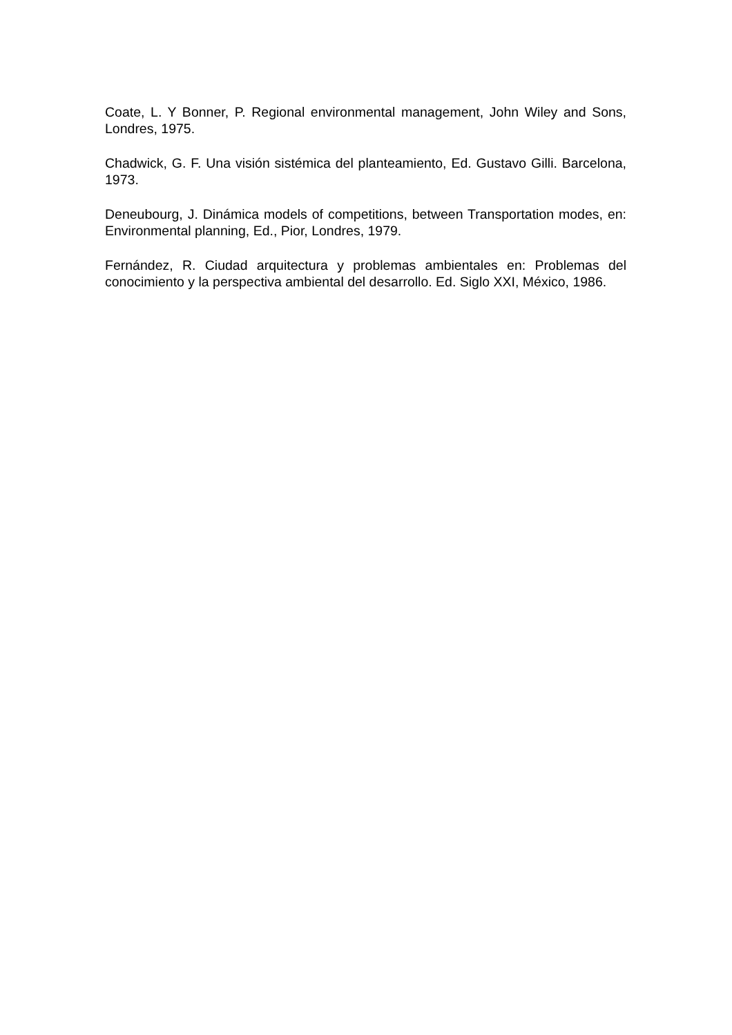Coate, L. Y Bonner, P. Regional environmental management, John Wiley and Sons, Londres, 1975.
Chadwick, G. F. Una visión sistémica del planteamiento, Ed. Gustavo Gilli. Barcelona, 1973.
Deneubourg, J. Dinámica models of competitions, between Transportation modes, en: Environmental planning, Ed., Pior, Londres, 1979.
Fernández, R. Ciudad arquitectura y problemas ambientales en: Problemas del conocimiento y la perspectiva ambiental del desarrollo. Ed. Siglo XXI, México, 1986.